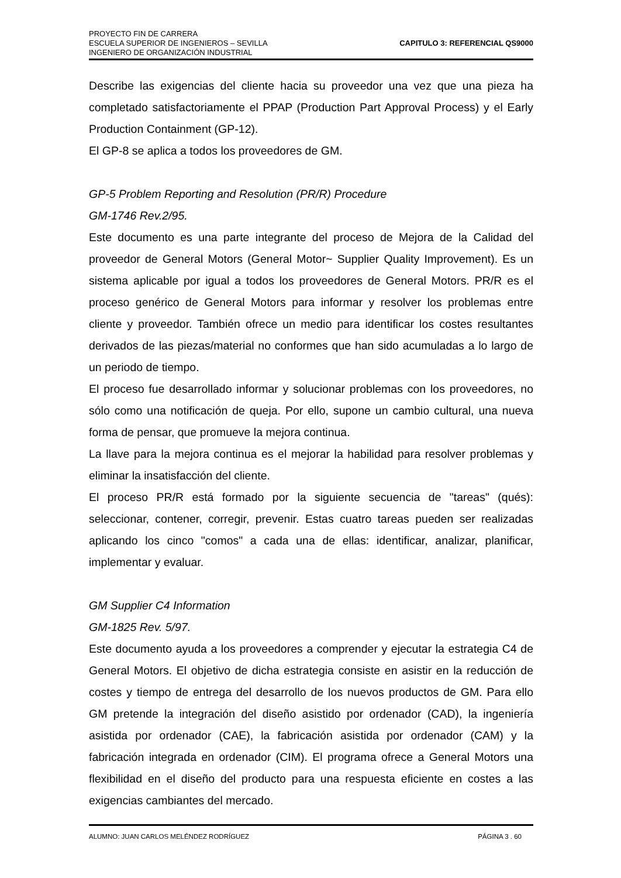PROYECTO FIN DE CARRERA
ESCUELA SUPERIOR DE INGENIEROS – SEVILLA
INGENIERO DE ORGANIZACIÓN INDUSTRIAL
CAPITULO 3: REFERENCIAL QS9000
Describe las exigencias del cliente hacia su proveedor una vez que una pieza ha completado satisfactoriamente el PPAP (Production Part Approval Process) y el Early Production Containment (GP-12).
El GP-8 se aplica a todos los proveedores de GM.
GP-5 Problem Reporting and Resolution (PR/R) Procedure
GM-1746 Rev.2/95.
Este documento es una parte integrante del proceso de Mejora de la Calidad del proveedor de General Motors (General Motor~ Supplier Quality Improvement). Es un sistema aplicable por igual a todos los proveedores de General Motors. PR/R es el proceso genérico de General Motors para informar y resolver los problemas entre cliente y proveedor. También ofrece un medio para identificar los costes resultantes derivados de las piezas/material no conformes que han sido acumuladas a lo largo de un periodo de tiempo.
El proceso fue desarrollado informar y solucionar problemas con los proveedores, no sólo como una notificación de queja. Por ello, supone un cambio cultural, una nueva forma de pensar, que promueve la mejora continua.
La llave para la mejora continua es el mejorar la habilidad para resolver problemas y eliminar la insatisfacción del cliente.
El proceso PR/R está formado por la siguiente secuencia de "tareas" (qués): seleccionar, contener, corregir, prevenir. Estas cuatro tareas pueden ser realizadas aplicando los cinco "comos" a cada una de ellas: identificar, analizar, planificar, implementar y evaluar.
GM Supplier C4 Information
GM-1825 Rev. 5/97.
Este documento ayuda a los proveedores a comprender y ejecutar la estrategia C4 de General Motors. El objetivo de dicha estrategia consiste en asistir en la reducción de costes y tiempo de entrega del desarrollo de los nuevos productos de GM. Para ello GM pretende la integración del diseño asistido por ordenador (CAD), la ingeniería asistida por ordenador (CAE), la fabricación asistida por ordenador (CAM) y la fabricación integrada en ordenador (CIM). El programa ofrece a General Motors una flexibilidad en el diseño del producto para una respuesta eficiente en costes a las exigencias cambiantes del mercado.
ALUMNO: JUAN CARLOS MELÉNDEZ RODRÍGUEZ PÁGINA 3 . 60